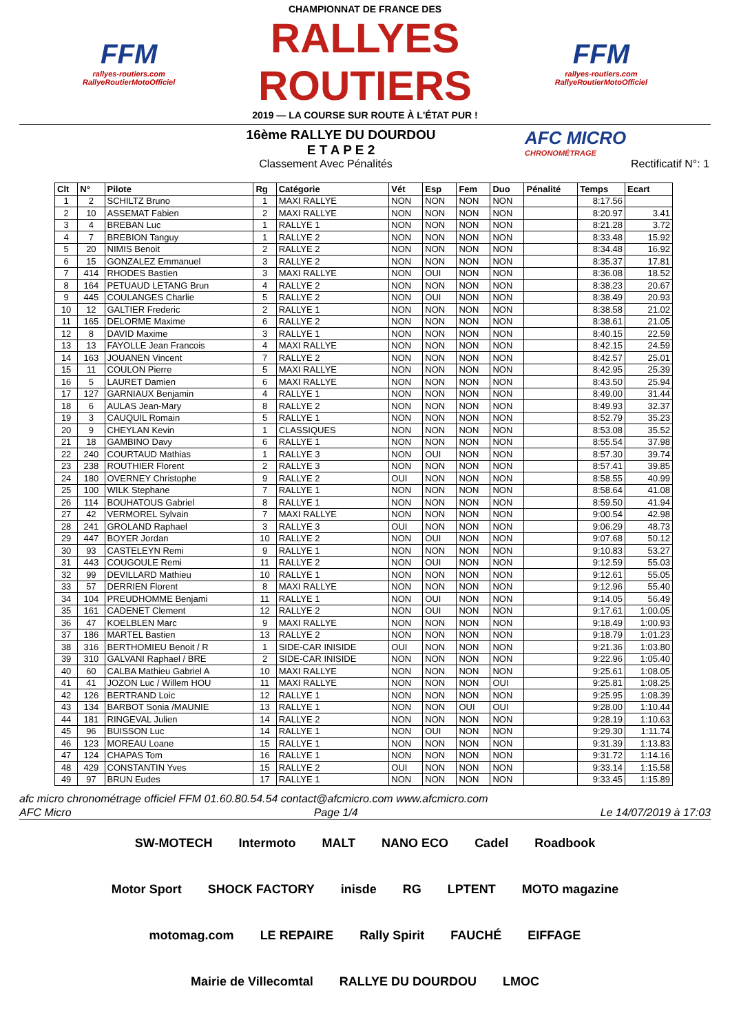FFM
rallyes-routiers.com
RallyeRoutierMotoOfficiel
CHAMPIONNAT DE FRANCE DES
RALLYES ROUTIERS
2019 — LA COURSE SUR ROUTE À L'ÉTAT PUR !
FFM
rallyes-routiers.com
RallyeRoutierMotoOfficiel
16ème RALLYE DU DOURDOU
E T A P E 2
AFC MICRO
CHRONOMÉTRAGE
Classement Avec Pénalités Rectificatif N°: 1
| Clt | N° | Pilote | Rg | Catégorie | Vét | Esp | Fem | Duo | Pénalité | Temps | Ecart |
| --- | --- | --- | --- | --- | --- | --- | --- | --- | --- | --- | --- |
| 1 | 2 | SCHILTZ Bruno | 1 | MAXI RALLYE | NON | NON | NON | NON | | 8:17.56 | |
| 2 | 10 | ASSEMAT Fabien | 2 | MAXI RALLYE | NON | NON | NON | NON | | 8:20.97 | 3.41 |
| 3 | 4 | BREBAN Luc | 1 | RALLYE 1 | NON | NON | NON | NON | | 8:21.28 | 3.72 |
| 4 | 7 | BREBION Tanguy | 1 | RALLYE 2 | NON | NON | NON | NON | | 8:33.48 | 15.92 |
| 5 | 20 | NIMIS Benoit | 2 | RALLYE 2 | NON | NON | NON | NON | | 8:34.48 | 16.92 |
| 6 | 15 | GONZALEZ Emmanuel | 3 | RALLYE 2 | NON | NON | NON | NON | | 8:35.37 | 17.81 |
| 7 | 414 | RHODES Bastien | 3 | MAXI RALLYE | NON | OUI | NON | NON | | 8:36.08 | 18.52 |
| 8 | 164 | PETUAUD LETANG Brun | 4 | RALLYE 2 | NON | NON | NON | NON | | 8:38.23 | 20.67 |
| 9 | 445 | COULANGES Charlie | 5 | RALLYE 2 | NON | OUI | NON | NON | | 8:38.49 | 20.93 |
| 10 | 12 | GALTIER Frederic | 2 | RALLYE 1 | NON | NON | NON | NON | | 8:38.58 | 21.02 |
| 11 | 165 | DELORME Maxime | 6 | RALLYE 2 | NON | NON | NON | NON | | 8:38.61 | 21.05 |
| 12 | 8 | DAVID Maxime | 3 | RALLYE 1 | NON | NON | NON | NON | | 8:40.15 | 22.59 |
| 13 | 13 | FAYOLLE Jean Francois | 4 | MAXI RALLYE | NON | NON | NON | NON | | 8:42.15 | 24.59 |
| 14 | 163 | JOUANEN Vincent | 7 | RALLYE 2 | NON | NON | NON | NON | | 8:42.57 | 25.01 |
| 15 | 11 | COULON Pierre | 5 | MAXI RALLYE | NON | NON | NON | NON | | 8:42.95 | 25.39 |
| 16 | 5 | LAURET Damien | 6 | MAXI RALLYE | NON | NON | NON | NON | | 8:43.50 | 25.94 |
| 17 | 127 | GARNIAUX Benjamin | 4 | RALLYE 1 | NON | NON | NON | NON | | 8:49.00 | 31.44 |
| 18 | 6 | AULAS Jean-Mary | 8 | RALLYE 2 | NON | NON | NON | NON | | 8:49.93 | 32.37 |
| 19 | 3 | CAUQUIL Romain | 5 | RALLYE 1 | NON | NON | NON | NON | | 8:52.79 | 35.23 |
| 20 | 9 | CHEYLAN Kevin | 1 | CLASSIQUES | NON | NON | NON | NON | | 8:53.08 | 35.52 |
| 21 | 18 | GAMBINO Davy | 6 | RALLYE 1 | NON | NON | NON | NON | | 8:55.54 | 37.98 |
| 22 | 240 | COURTAUD Mathias | 1 | RALLYE 3 | NON | OUI | NON | NON | | 8:57.30 | 39.74 |
| 23 | 238 | ROUTHIER Florent | 2 | RALLYE 3 | NON | NON | NON | NON | | 8:57.41 | 39.85 |
| 24 | 180 | OVERNEY Christophe | 9 | RALLYE 2 | OUI | NON | NON | NON | | 8:58.55 | 40.99 |
| 25 | 100 | WILK Stephane | 7 | RALLYE 1 | NON | NON | NON | NON | | 8:58.64 | 41.08 |
| 26 | 114 | BOUHATOUS Gabriel | 8 | RALLYE 1 | NON | NON | NON | NON | | 8:59.50 | 41.94 |
| 27 | 42 | VERMOREL Sylvain | 7 | MAXI RALLYE | NON | NON | NON | NON | | 9:00.54 | 42.98 |
| 28 | 241 | GROLAND Raphael | 3 | RALLYE 3 | OUI | NON | NON | NON | | 9:06.29 | 48.73 |
| 29 | 447 | BOYER Jordan | 10 | RALLYE 2 | NON | OUI | NON | NON | | 9:07.68 | 50.12 |
| 30 | 93 | CASTELEYN Remi | 9 | RALLYE 1 | NON | NON | NON | NON | | 9:10.83 | 53.27 |
| 31 | 443 | COUGOULE Remi | 11 | RALLYE 2 | NON | OUI | NON | NON | | 9:12.59 | 55.03 |
| 32 | 99 | DEVILLARD Mathieu | 10 | RALLYE 1 | NON | NON | NON | NON | | 9:12.61 | 55.05 |
| 33 | 57 | DERRIEN Florent | 8 | MAXI RALLYE | NON | NON | NON | NON | | 9:12.96 | 55.40 |
| 34 | 104 | PREUDHOMME Benjami | 11 | RALLYE 1 | NON | OUI | NON | NON | | 9:14.05 | 56.49 |
| 35 | 161 | CADENET Clement | 12 | RALLYE 2 | NON | OUI | NON | NON | | 9:17.61 | 1:00.05 |
| 36 | 47 | KOELBLEN Marc | 9 | MAXI RALLYE | NON | NON | NON | NON | | 9:18.49 | 1:00.93 |
| 37 | 186 | MARTEL Bastien | 13 | RALLYE 2 | NON | NON | NON | NON | | 9:18.79 | 1:01.23 |
| 38 | 316 | BERTHOMIEU Benoit / R | 1 | SIDE-CAR INISIDE | OUI | NON | NON | NON | | 9:21.36 | 1:03.80 |
| 39 | 310 | GALVANI Raphael / BRE | 2 | SIDE-CAR INISIDE | NON | NON | NON | NON | | 9:22.96 | 1:05.40 |
| 40 | 60 | CALBA Mathieu Gabriel A | 10 | MAXI RALLYE | NON | NON | NON | NON | | 9:25.61 | 1:08.05 |
| 41 | 41 | JOZON Luc / Willem HOU | 11 | MAXI RALLYE | NON | NON | NON | OUI | | 9:25.81 | 1:08.25 |
| 42 | 126 | BERTRAND Loic | 12 | RALLYE 1 | NON | NON | NON | NON | | 9:25.95 | 1:08.39 |
| 43 | 134 | BARBOT Sonia /MAUNIE | 13 | RALLYE 1 | NON | NON | OUI | OUI | | 9:28.00 | 1:10.44 |
| 44 | 181 | RINGEVAL Julien | 14 | RALLYE 2 | NON | NON | NON | NON | | 9:28.19 | 1:10.63 |
| 45 | 96 | BUISSON Luc | 14 | RALLYE 1 | NON | OUI | NON | NON | | 9:29.30 | 1:11.74 |
| 46 | 123 | MOREAU Loane | 15 | RALLYE 1 | NON | NON | NON | NON | | 9:31.39 | 1:13.83 |
| 47 | 124 | CHAPAS Tom | 16 | RALLYE 1 | NON | NON | NON | NON | | 9:31.72 | 1:14.16 |
| 48 | 429 | CONSTANTIN Yves | 15 | RALLYE 2 | OUI | NON | NON | NON | | 9:33.14 | 1:15.58 |
| 49 | 97 | BRUN Eudes | 17 | RALLYE 1 | NON | NON | NON | NON | | 9:33.45 | 1:15.89 |
afc micro chronométrage officiel FFM 01.60.80.54.54 contact@afcmicro.com www.afcmicro.com
AFC Micro Page 1/4 Le 14/07/2019 à 17:03
SW-MOTECH Intermoto MALT NANO ECO Cadel Roadbook Motor Sport SHOCK FACTORY inisde RG LPTENT MOTO magazine motomag.com LE REPAIRE Rally Spirit FAUCHÉ EIFFAGE Mairie de Villecomtal RALLYE DU DOURDOU LMOC